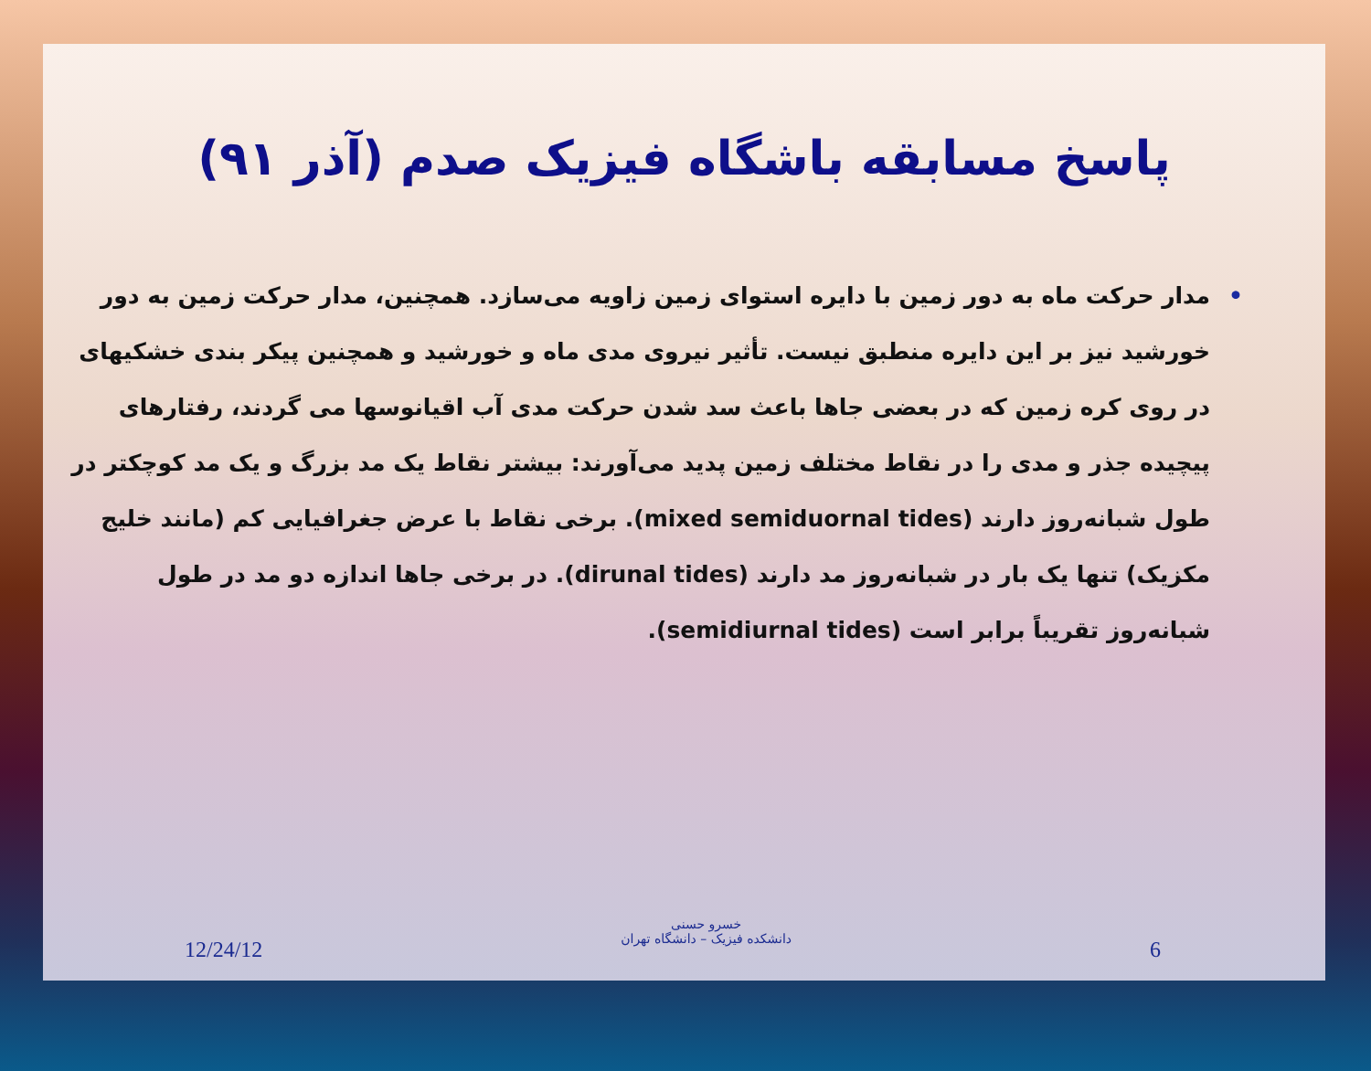پاسخ مسابقه باشگاه فیزیک صدم (آذر ۹۱)
• مدار حرکت ماه به دور زمین با دایره استوای زمین زاویه می‌سازد. همچنین، مدار حرکت زمین به دور خورشید نیز بر این دایره منطبق نیست. تأثیر نیروی مدی ماه و خورشید و همچنین پیکر بندی خشکیهای در روی کره زمین که در بعضی جاها باعث سد شدن حرکت مدی آب اقیانوسها می گردند، رفتارهای پیچیده جذر و مدی را در نقاط مختلف زمین پدید می‌آورند: بیشتر نقاط یک مد بزرگ و یک مد کوچکتر در طول شبانه‌روز دارند (mixed semiduornal tides). برخی نقاط با عرض جغرافیایی کم (مانند خلیج مکزیک) تنها یک بار در شبانه‌روز مد دارند (dirunal tides). در برخی جاها اندازه دو مد در طول شبانه‌روز تقریباً برابر است (semidiurnal tides).
12/24/12
خسرو حسنی
دانشکده فیزیک – دانشگاه تهران
6